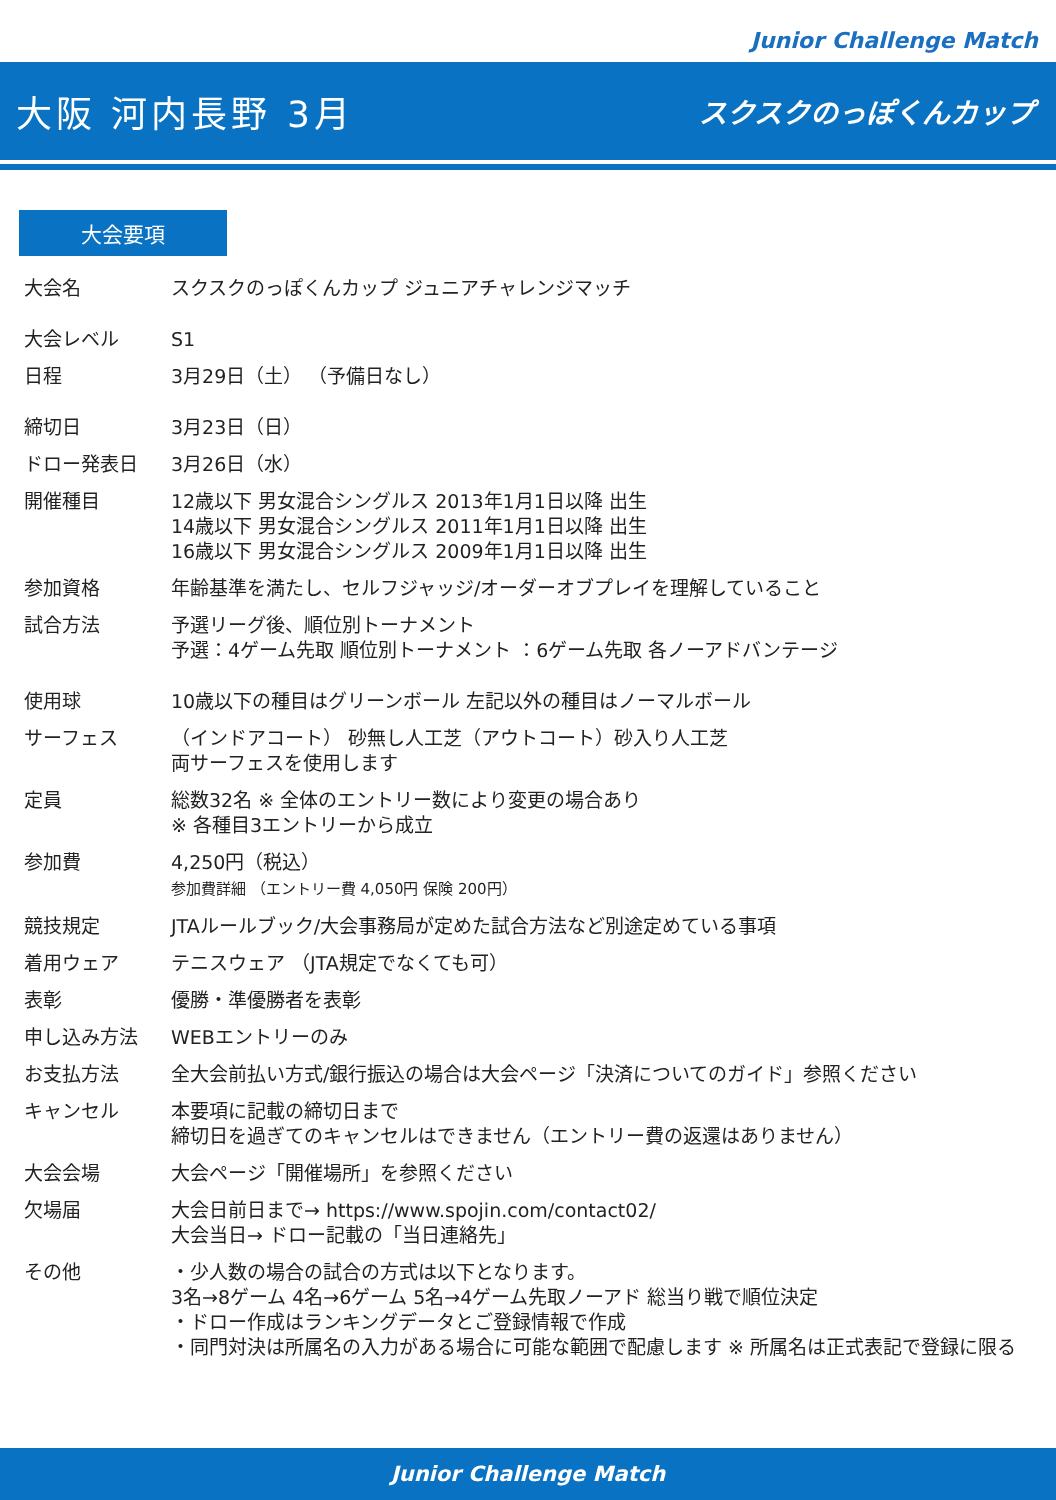Junior Challenge Match
大阪 河内長野 3月
スクスクのっぽくんカップ
大会要項
| 大会名 | スクスクのっぽくんカップ ジュニアチャレンジマッチ |
| 大会レベル | S1 |
| 日程 | 3月29日（土） （予備日なし） |
| 締切日 | 3月23日（日） |
| ドロー発表日 | 3月26日（水） |
| 開催種目 | 12歳以下 男女混合シングルス 2013年1月1日以降 出生 14歳以下 男女混合シングルス 2011年1月1日以降 出生 16歳以下 男女混合シングルス 2009年1月1日以降 出生 |
| 参加資格 | 年齢基準を満たし、セルフジャッジ/オーダーオブプレイを理解していること |
| 試合方法 | 予選リーグ後、順位別トーナメント 予選：4ゲーム先取 順位別トーナメント ：6ゲーム先取 各ノーアドバンテージ |
| 使用球 | 10歳以下の種目はグリーンボール 左記以外の種目はノーマルボール |
| サーフェス | （インドアコート） 砂無し人工芝（アウトコート）砂入り人工芝 両サーフェスを使用します |
| 定員 | 総数32名 ※ 全体のエントリー数により変更の場合あり ※ 各種目3エントリーから成立 |
| 参加費 | 4,250円（税込） 参加費詳細 （エントリー費 4,050円 保険 200円） |
| 競技規定 | JTAルールブック/大会事務局が定めた試合方法など別途定めている事項 |
| 着用ウェア | テニスウェア （JTA規定でなくても可） |
| 表彰 | 優勝・準優勝者を表彰 |
| 申し込み方法 | WEBエントリーのみ |
| お支払方法 | 全大会前払い方式/銀行振込の場合は大会ページ「決済についてのガイド」参照ください |
| キャンセル | 本要項に記載の締切日まで 締切日を過ぎてのキャンセルはできません（エントリー費の返還はありません） |
| 大会会場 | 大会ページ「開催場所」を参照ください |
| 欠場届 | 大会日前日まで→ https://www.spojin.com/contact02/ 大会当日→ ドロー記載の「当日連絡先」 |
| その他 | ・少人数の場合の試合の方式は以下となります。 3名→8ゲーム 4名→6ゲーム 5名→4ゲーム先取ノーアド 総当り戦で順位決定 ・ドロー作成はランキングデータとご登録情報で作成 ・同門対決は所属名の入力がある場合に可能な範囲で配慮します ※ 所属名は正式表記で登録に限る |
Junior Challenge Match